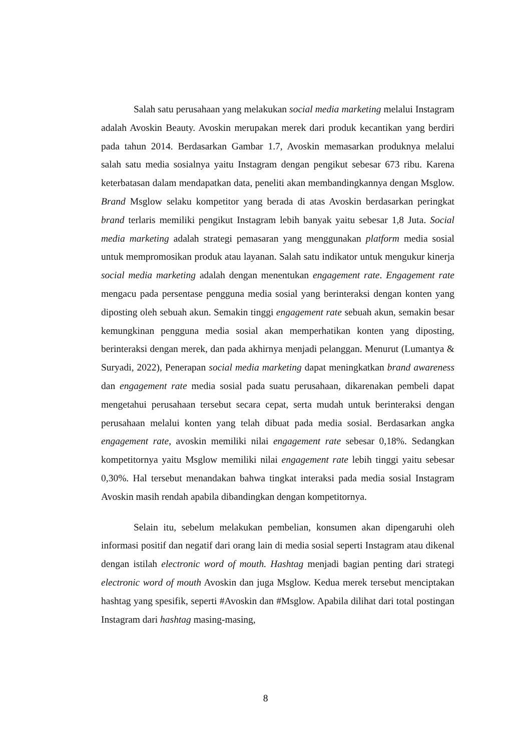Salah satu perusahaan yang melakukan social media marketing melalui Instagram adalah Avoskin Beauty. Avoskin merupakan merek dari produk kecantikan yang berdiri pada tahun 2014. Berdasarkan Gambar 1.7, Avoskin memasarkan produknya melalui salah satu media sosialnya yaitu Instagram dengan pengikut sebesar 673 ribu. Karena keterbatasan dalam mendapatkan data, peneliti akan membandingkannya dengan Msglow. Brand Msglow selaku kompetitor yang berada di atas Avoskin berdasarkan peringkat brand terlaris memiliki pengikut Instagram lebih banyak yaitu sebesar 1,8 Juta. Social media marketing adalah strategi pemasaran yang menggunakan platform media sosial untuk mempromosikan produk atau layanan. Salah satu indikator untuk mengukur kinerja social media marketing adalah dengan menentukan engagement rate. Engagement rate mengacu pada persentase pengguna media sosial yang berinteraksi dengan konten yang diposting oleh sebuah akun. Semakin tinggi engagement rate sebuah akun, semakin besar kemungkinan pengguna media sosial akan memperhatikan konten yang diposting, berinteraksi dengan merek, dan pada akhirnya menjadi pelanggan. Menurut (Lumantya & Suryadi, 2022), Penerapan social media marketing dapat meningkatkan brand awareness dan engagement rate media sosial pada suatu perusahaan, dikarenakan pembeli dapat mengetahui perusahaan tersebut secara cepat, serta mudah untuk berinteraksi dengan perusahaan melalui konten yang telah dibuat pada media sosial. Berdasarkan angka engagement rate, avoskin memiliki nilai engagement rate sebesar 0,18%. Sedangkan kompetitornya yaitu Msglow memiliki nilai engagement rate lebih tinggi yaitu sebesar 0,30%. Hal tersebut menandakan bahwa tingkat interaksi pada media sosial Instagram Avoskin masih rendah apabila dibandingkan dengan kompetitornya.
Selain itu, sebelum melakukan pembelian, konsumen akan dipengaruhi oleh informasi positif dan negatif dari orang lain di media sosial seperti Instagram atau dikenal dengan istilah electronic word of mouth. Hashtag menjadi bagian penting dari strategi electronic word of mouth Avoskin dan juga Msglow. Kedua merek tersebut menciptakan hashtag yang spesifik, seperti #Avoskin dan #Msglow. Apabila dilihat dari total postingan Instagram dari hashtag masing-masing,
8